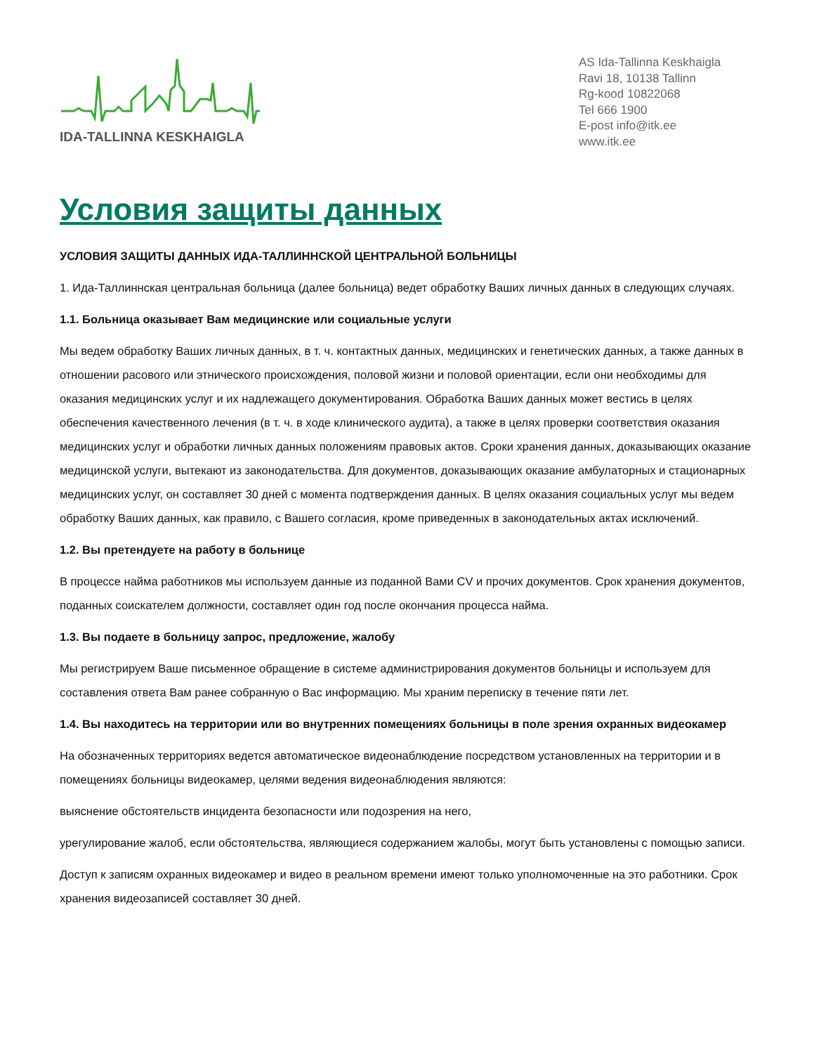IDA-TALLINNA KESKHAIGLA
AS Ida-Tallinna Keskhaigla
Ravi 18, 10138 Tallinn
Rg-kood 10822068
Tel 666 1900
E-post info@itk.ee
www.itk.ee
Условия защиты данных
УСЛОВИЯ ЗАЩИТЫ ДАННЫХ ИДА-ТАЛЛИННСКОЙ ЦЕНТРАЛЬНОЙ БОЛЬНИЦЫ
1. Ида-Таллиннская центральная больница (далее больница) ведет обработку Ваших личных данных в следующих случаях.
1.1. Больница оказывает Вам медицинские или социальные услуги
Мы ведем обработку Ваших личных данных, в т. ч. контактных данных, медицинских и генетических данных, а также данных в отношении расового или этнического происхождения, половой жизни и половой ориентации, если они необходимы для оказания медицинских услуг и их надлежащего документирования. Обработка Ваших данных может вестись в целях обеспечения качественного лечения (в т. ч. в ходе клинического аудита), а также в целях проверки соответствия оказания медицинских услуг и обработки личных данных положениям правовых актов. Сроки хранения данных, доказывающих оказание медицинской услуги, вытекают из законодательства. Для документов, доказывающих оказание амбулаторных и стационарных медицинских услуг, он составляет 30 дней с момента подтверждения данных. В целях оказания социальных услуг мы ведем обработку Ваших данных, как правило, с Вашего согласия, кроме приведенных в законодательных актах исключений.
1.2. Вы претендуете на работу в больнице
В процессе найма работников мы используем данные из поданной Вами CV и прочих документов. Срок хранения документов, поданных соискателем должности, составляет один год после окончания процесса найма.
1.3. Вы подаете в больницу запрос, предложение, жалобу
Мы регистрируем Ваше письменное обращение в системе администрирования документов больницы и используем для составления ответа Вам ранее собранную о Вас информацию. Мы храним переписку в течение пяти лет.
1.4. Вы находитесь на территории или во внутренних помещениях больницы в поле зрения охранных видеокамер
На обозначенных территориях ведется автоматическое видеонаблюдение посредством установленных на территории и в помещениях больницы видеокамер, целями ведения видеонаблюдения являются:
выяснение обстоятельств инцидента безопасности или подозрения на него,
урегулирование жалоб, если обстоятельства, являющиеся содержанием жалобы, могут быть установлены с помощью записи.
Доступ к записям охранных видеокамер и видео в реальном времени имеют только уполномоченные на это работники. Срок хранения видеозаписей составляет 30 дней.